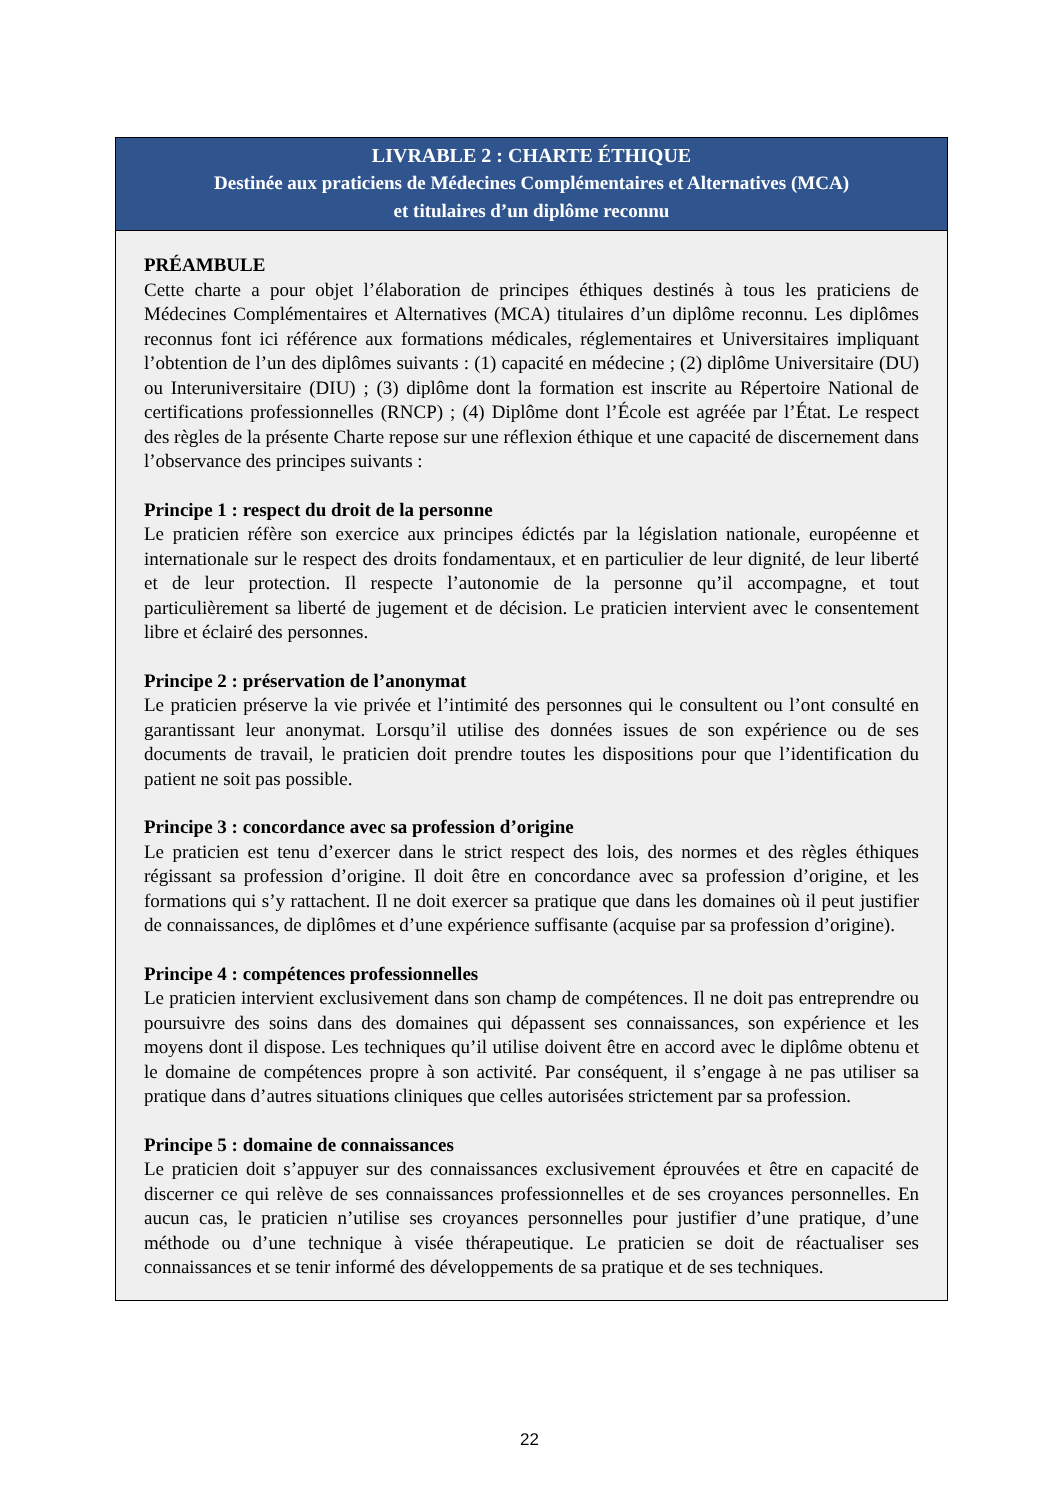LIVRABLE 2 : CHARTE ÉTHIQUE
Destinée aux praticiens de Médecines Complémentaires et Alternatives (MCA)
et titulaires d’un diplôme reconnu
PRÉAMBULE
Cette charte a pour objet l’élaboration de principes éthiques destinés à tous les praticiens de Médecines Complémentaires et Alternatives (MCA) titulaires d’un diplôme reconnu. Les diplômes reconnus font ici référence aux formations médicales, réglementaires et Universitaires impliquant l’obtention de l’un des diplômes suivants : (1) capacité en médecine ; (2) diplôme Universitaire (DU) ou Interuniversitaire (DIU) ; (3) diplôme dont la formation est inscrite au Répertoire National de certifications professionnelles (RNCP) ; (4) Diplôme dont l’École est agréée par l’État. Le respect des règles de la présente Charte repose sur une réflexion éthique et une capacité de discernement dans l’observance des principes suivants :
Principe 1 : respect du droit de la personne
Le praticien réfère son exercice aux principes édictés par la législation nationale, européenne et internationale sur le respect des droits fondamentaux, et en particulier de leur dignité, de leur liberté et de leur protection. Il respecte l’autonomie de la personne qu’il accompagne, et tout particulièrement sa liberté de jugement et de décision. Le praticien intervient avec le consentement libre et éclairé des personnes.
Principe 2 : préservation de l’anonymat
Le praticien préserve la vie privée et l’intimité des personnes qui le consultent ou l’ont consulté en garantissant leur anonymat. Lorsqu’il utilise des données issues de son expérience ou de ses documents de travail, le praticien doit prendre toutes les dispositions pour que l’identification du patient ne soit pas possible.
Principe 3 : concordance avec sa profession d’origine
Le praticien est tenu d’exercer dans le strict respect des lois, des normes et des règles éthiques régissant sa profession d’origine. Il doit être en concordance avec sa profession d’origine, et les formations qui s’y rattachent. Il ne doit exercer sa pratique que dans les domaines où il peut justifier de connaissances, de diplômes et d’une expérience suffisante (acquise par sa profession d’origine).
Principe 4 : compétences professionnelles
Le praticien intervient exclusivement dans son champ de compétences. Il ne doit pas entreprendre ou poursuivre des soins dans des domaines qui dépassent ses connaissances, son expérience et les moyens dont il dispose. Les techniques qu’il utilise doivent être en accord avec le diplôme obtenu et le domaine de compétences propre à son activité. Par conséquent, il s’engage à ne pas utiliser sa pratique dans d’autres situations cliniques que celles autorisées strictement par sa profession.
Principe 5 : domaine de connaissances
Le praticien doit s’appuyer sur des connaissances exclusivement éprouvées et être en capacité de discerner ce qui relève de ses connaissances professionnelles et de ses croyances personnelles. En aucun cas, le praticien n’utilise ses croyances personnelles pour justifier d’une pratique, d’une méthode ou d’une technique à visée thérapeutique. Le praticien se doit de réactualiser ses connaissances et se tenir informé des développements de sa pratique et de ses techniques.
22